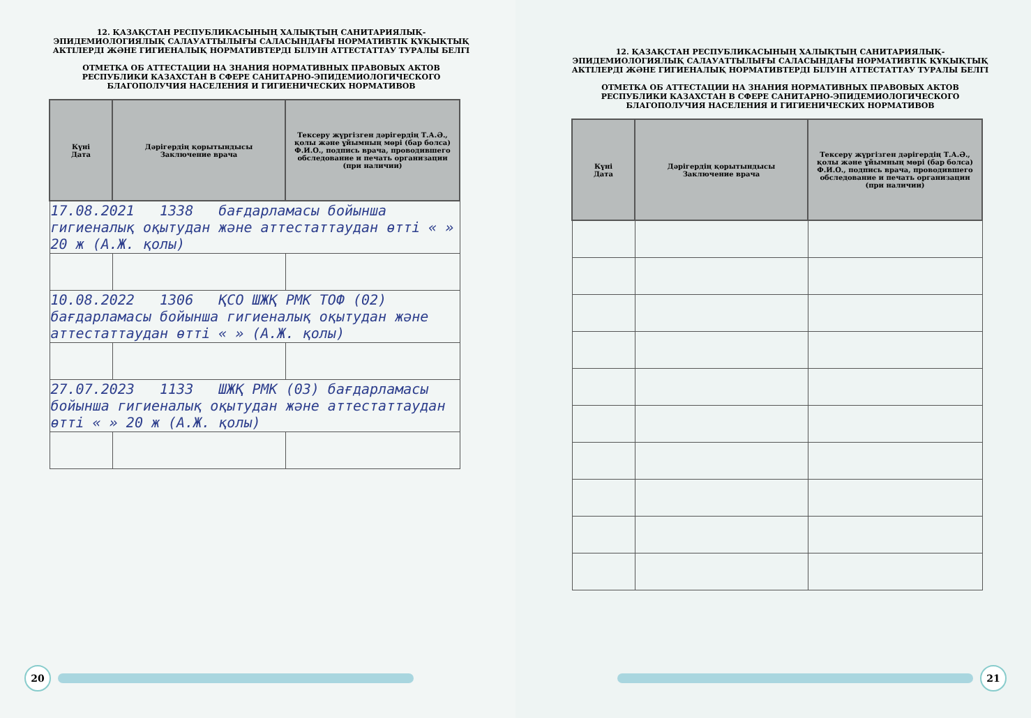12. ҚАЗАҚСТАН РЕСПУБЛИКАСЫНЫҢ ХАЛЫҚТЫҢ САНИТАРИЯЛЫҚ-ЭПИДЕМИОЛОГИЯЛЫҚ САЛАУАТТЫЛЫҒЫ САЛАСЫНДАҒЫ НОРМАТИВТІК ҚҰҚЫҚТЫҚ АКТІЛЕРДІ ЖӘНЕ ГИГИЕНАЛЫҚ НОРМАТИВТЕРДІ БІЛУІН АТТЕСТАТТАУ ТУРАЛЫ БЕЛГІ
ОТМЕТКА ОБ АТТЕСТАЦИИ НА ЗНАНИЯ НОРМАТИВНЫХ ПРАВОВЫХ АКТОВ РЕСПУБЛИКИ КАЗАХСТАН В СФЕРЕ САНИТАРНО-ЭПИДЕМИОЛОГИЧЕСКОГО БЛАГОПОЛУЧИЯ НАСЕЛЕНИЯ И ГИГИЕНИЧЕСКИХ НОРМАТИВОВ
| Күні Дата | Дәрігердің қорытындысы Заключение врача | Тексеру жүргізген дәрігердің Т.А.Ә., қолы және ұйымның мөрі (бар болса) Ф.И.О., подпись врача, проводившего обследование и печать организации (при наличии) |
| --- | --- | --- |
| 17.08.2021 1338 бағдарламасы бойынша гигиеналық оқытудан және аттестаттаудан өтті « » 20 ж (А.Ж. қолы) | | |
| 10.08.2022 1306 ҚСО ШЖҚ РМК ТОФ (02) бағдарламасы бойынша гигиеналық оқытудан және аттестаттаудан өтті « » (А.Ж. қолы) | | |
| 27.07.2023 1133 ШЖҚ РМК (03) бағдарламасы бойынша гигиеналық оқытудан және аттестаттаудан өтті « » 20 ж (А.Ж. қолы) | | |
20
12. ҚАЗАҚСТАН РЕСПУБЛИКАСЫНЫҢ ХАЛЫҚТЫҢ САНИТАРИЯЛЫҚ-ЭПИДЕМИОЛОГИЯЛЫҚ САЛАУАТТЫЛЫҒЫ САЛАСЫНДАҒЫ НОРМАТИВТІК ҚҰҚЫҚТЫҚ АКТІЛЕРДІ ЖӘНЕ ГИГИЕНАЛЫҚ НОРМАТИВТЕРДІ БІЛУІН АТТЕСТАТТАУ ТУРАЛЫ БЕЛГІ
ОТМЕТКА ОБ АТТЕСТАЦИИ НА ЗНАНИЯ НОРМАТИВНЫХ ПРАВОВЫХ АКТОВ РЕСПУБЛИКИ КАЗАХСТАН В СФЕРЕ САНИТАРНО-ЭПИДЕМИОЛОГИЧЕСКОГО БЛАГОПОЛУЧИЯ НАСЕЛЕНИЯ И ГИГИЕНИЧЕСКИХ НОРМАТИВОВ
| Күні Дата | Дәрігердің қорытындысы Заключение врача | Тексеру жүргізген дәрігердің Т.А.Ә., қолы және ұйымның мөрі (бар болса) Ф.И.О., подпись врача, проводившего обследование и печать организации (при наличии) |
| --- | --- | --- |
21